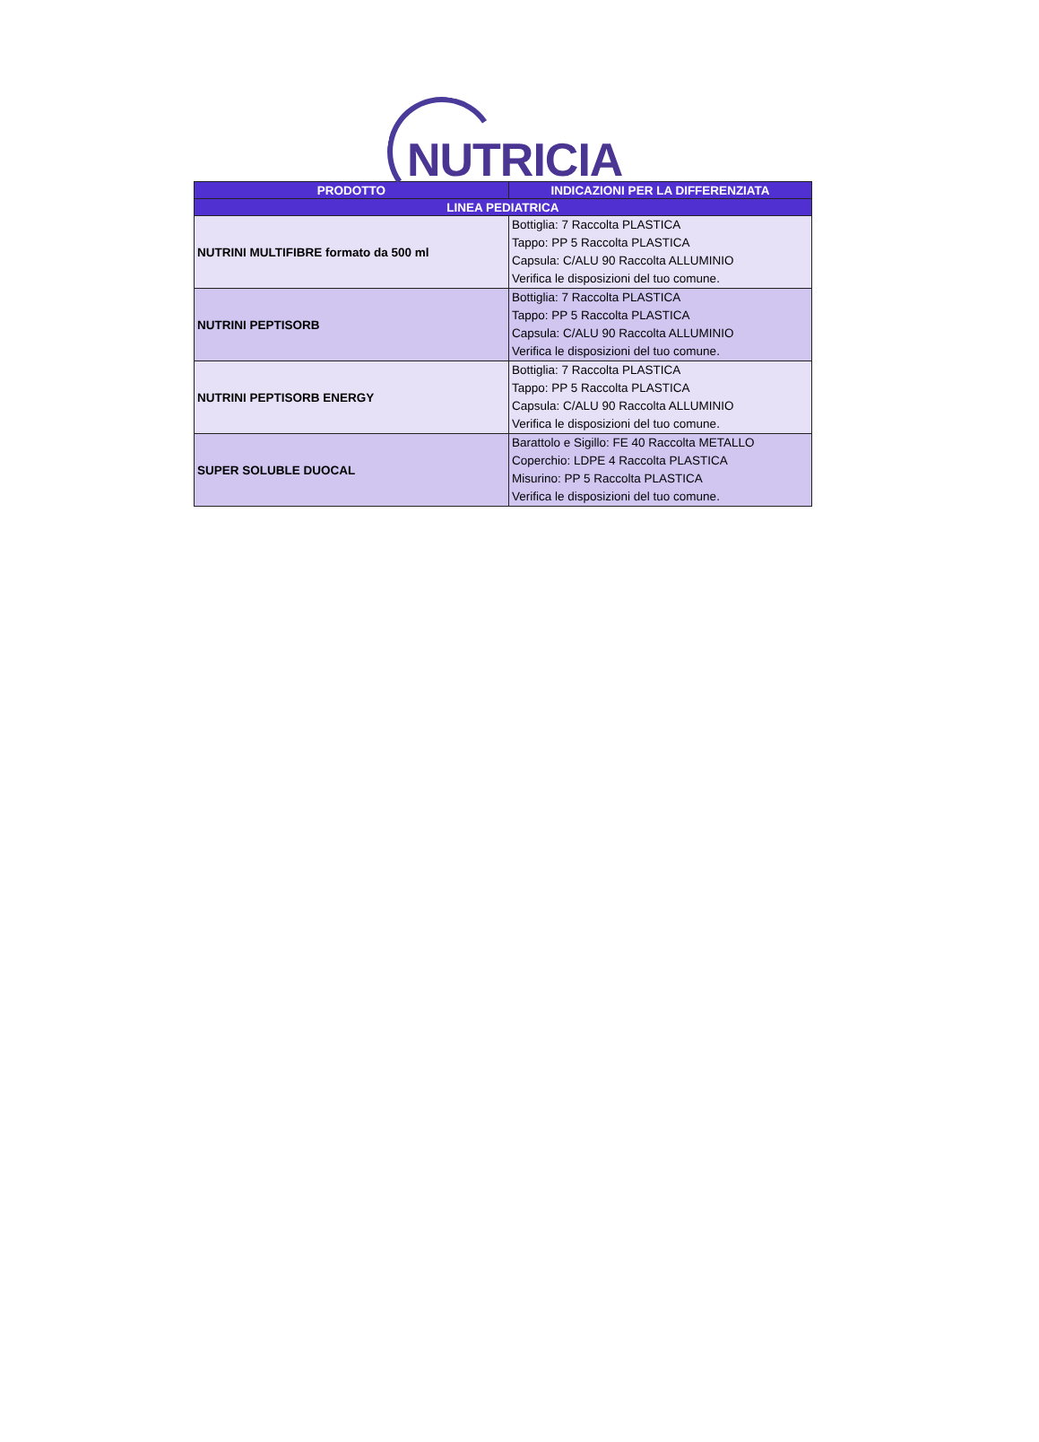NUTRICIA
| PRODOTTO | INDICAZIONI PER LA DIFFERENZIATA |
| --- | --- |
| LINEA PEDIATRICA | |
| NUTRINI MULTIFIBRE formato da 500 ml | Bottiglia: 7 Raccolta PLASTICA Tappo: PP 5 Raccolta PLASTICA Capsula: C/ALU 90 Raccolta ALLUMINIO Verifica le disposizioni del tuo comune. |
| NUTRINI PEPTISORB | Bottiglia: 7 Raccolta PLASTICA Tappo: PP 5 Raccolta PLASTICA Capsula: C/ALU 90 Raccolta ALLUMINIO Verifica le disposizioni del tuo comune. |
| NUTRINI PEPTISORB ENERGY | Bottiglia: 7 Raccolta PLASTICA Tappo: PP 5 Raccolta PLASTICA Capsula: C/ALU 90 Raccolta ALLUMINIO Verifica le disposizioni del tuo comune. |
| SUPER SOLUBLE DUOCAL | Barattolo e Sigillo: FE 40 Raccolta METALLO Coperchio: LDPE 4 Raccolta PLASTICA Misurino: PP 5 Raccolta PLASTICA Verifica le disposizioni del tuo comune. |